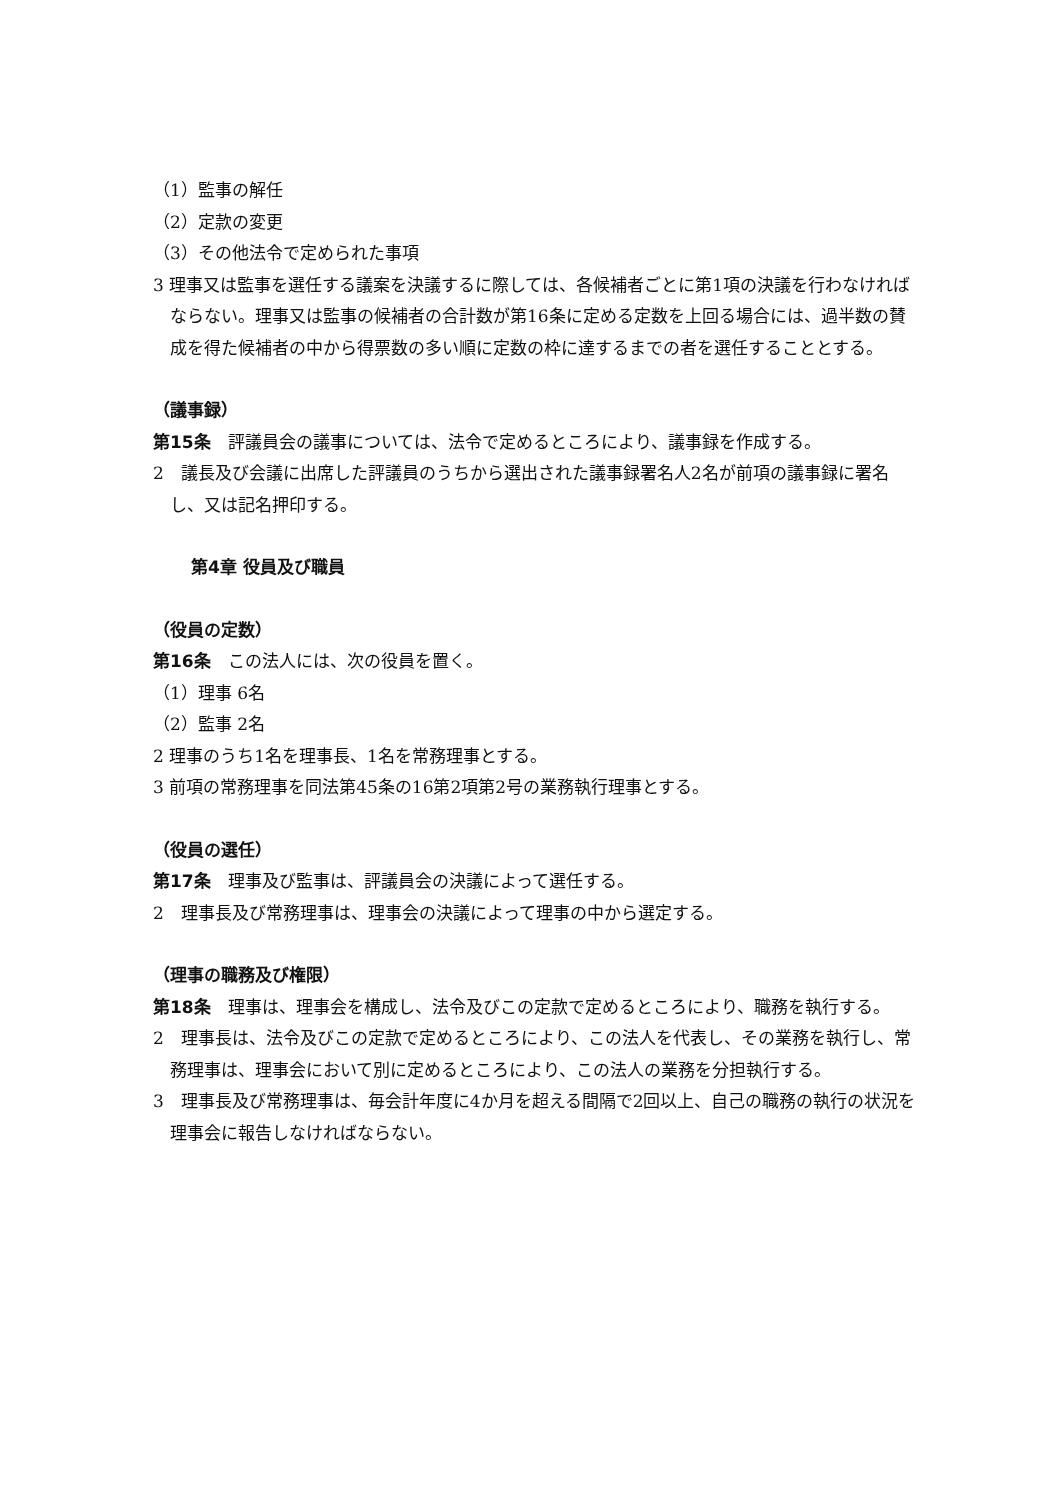（1）監事の解任
（2）定款の変更
（3）その他法令で定められた事項
3 理事又は監事を選任する議案を決議するに際しては、各候補者ごとに第1項の決議を行わなければならない。理事又は監事の候補者の合計数が第16条に定める定数を上回る場合には、過半数の賛成を得た候補者の中から得票数の多い順に定数の枠に達するまでの者を選任することとする。
（議事録）
第15条　評議員会の議事については、法令で定めるところにより、議事録を作成する。
2　議長及び会議に出席した評議員のうちから選出された議事録署名人2名が前項の議事録に署名し、又は記名押印する。
第4章 役員及び職員
（役員の定数）
第16条　この法人には、次の役員を置く。
（1）理事 6名
（2）監事 2名
2 理事のうち1名を理事長、1名を常務理事とする。
3 前項の常務理事を同法第45条の16第2項第2号の業務執行理事とする。
（役員の選任）
第17条　理事及び監事は、評議員会の決議によって選任する。
2　理事長及び常務理事は、理事会の決議によって理事の中から選定する。
（理事の職務及び権限）
第18条　理事は、理事会を構成し、法令及びこの定款で定めるところにより、職務を執行する。
2　理事長は、法令及びこの定款で定めるところにより、この法人を代表し、その業務を執行し、常務理事は、理事会において別に定めるところにより、この法人の業務を分担執行する。
3　理事長及び常務理事は、毎会計年度に4か月を超える間隔で2回以上、自己の職務の執行の状況を理事会に報告しなければならない。